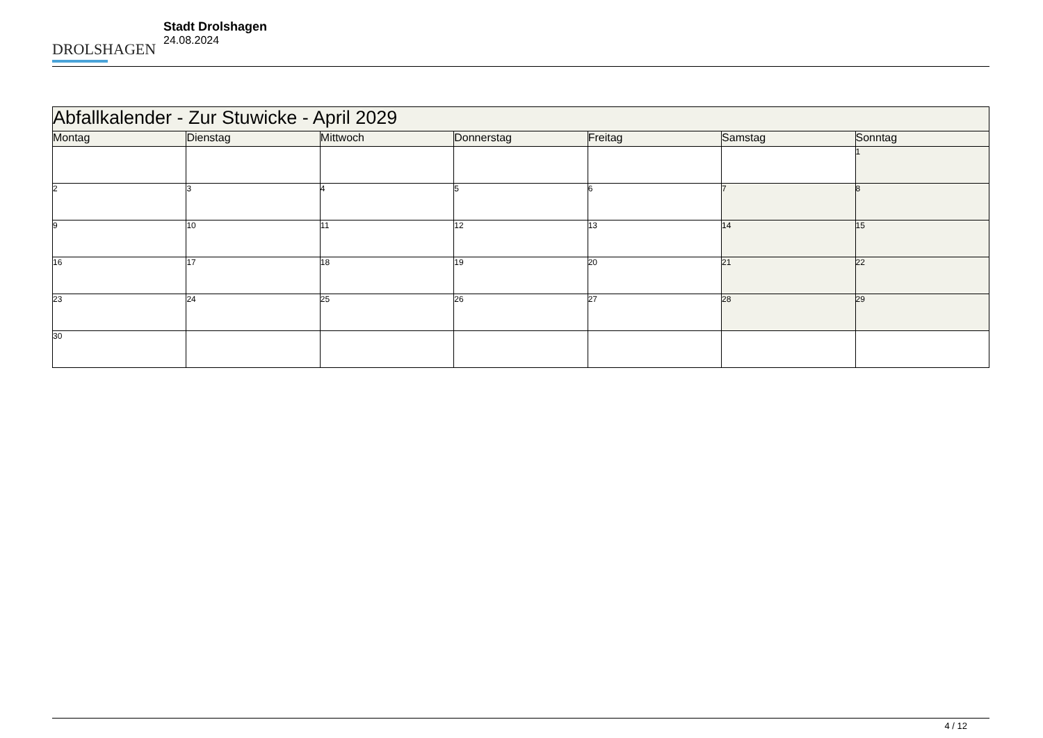DROLSHAGEN
Stadt Drolshagen
24.08.2024
| Abfallkalender - Zur Stuwicke - April 2029 | | | | | | |
| --- | --- | --- | --- | --- | --- | --- |
| Montag | Dienstag | Mittwoch | Donnerstag | Freitag | Samstag | Sonntag |
| | | | | | | 1 |
| 2 | 3 | 4 | 5 | 6 | 7 | 8 |
| 9 | 10 | 11 | 12 | 13 | 14 | 15 |
| 16 | 17 | 18 | 19 | 20 | 21 | 22 |
| 23 | 24 | 25 | 26 | 27 | 28 | 29 |
| 30 | | | | | | |
4 / 12